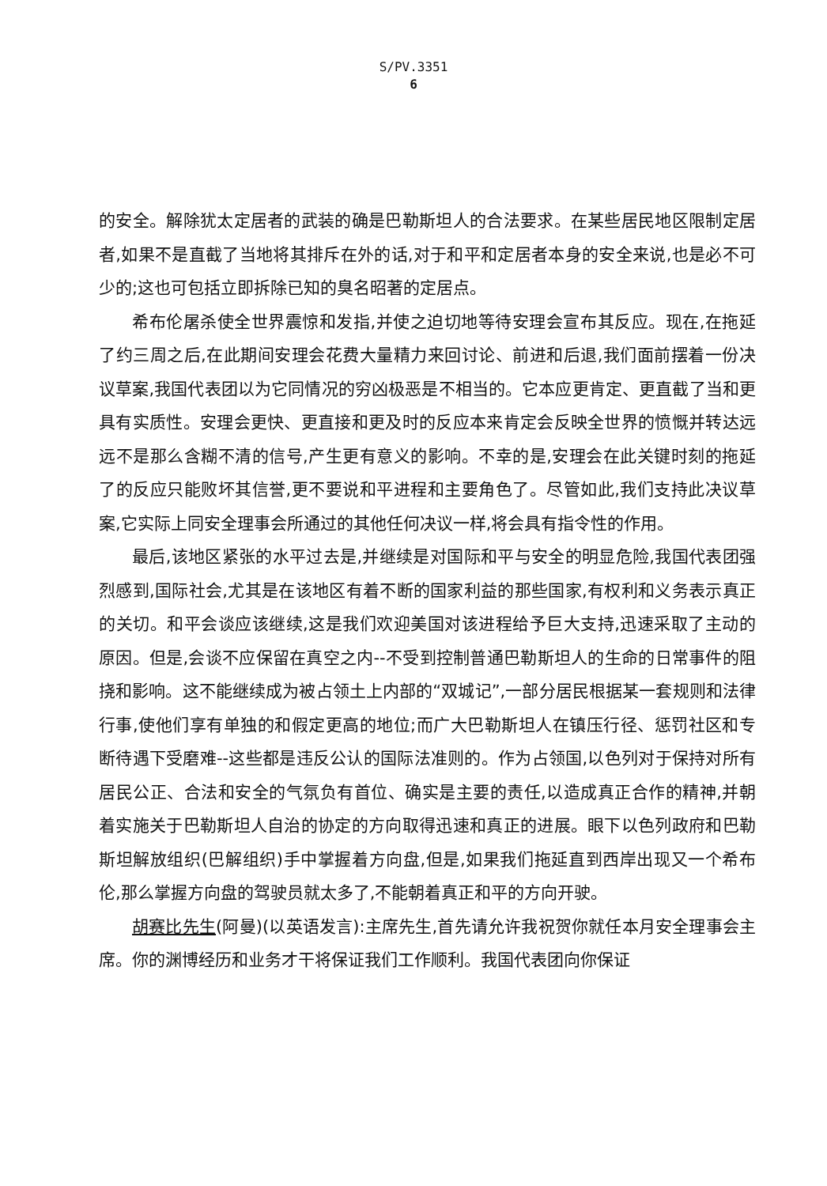S/PV.3351
6
的安全。解除犹太定居者的武装的确是巴勒斯坦人的合法要求。在某些居民地区限制定居者,如果不是直截了当地将其排斥在外的话,对于和平和定居者本身的安全来说,也是必不可少的;这也可包括立即拆除已知的臭名昭著的定居点。
希布伦屠杀使全世界震惊和发指,并使之迫切地等待安理会宣布其反应。现在,在拖延了约三周之后,在此期间安理会花费大量精力来回讨论、前进和后退,我们面前摆着一份决议草案,我国代表团以为它同情况的穷凶极恶是不相当的。它本应更肯定、更直截了当和更具有实质性。安理会更快、更直接和更及时的反应本来肯定会反映全世界的愤慨并转达远远不是那么含糊不清的信号,产生更有意义的影响。不幸的是,安理会在此关键时刻的拖延了的反应只能败坏其信誉,更不要说和平进程和主要角色了。尽管如此,我们支持此决议草案,它实际上同安全理事会所通过的其他任何决议一样,将会具有指令性的作用。
最后,该地区紧张的水平过去是,并继续是对国际和平与安全的明显危险,我国代表团强烈感到,国际社会,尤其是在该地区有着不断的国家利益的那些国家,有权利和义务表示真正的关切。和平会谈应该继续,这是我们欢迎美国对该进程给予巨大支持,迅速采取了主动的原因。但是,会谈不应保留在真空之内--不受到控制普通巴勒斯坦人的生命的日常事件的阻挠和影响。这不能继续成为被占领土上内部的“双城记”,一部分居民根据某一套规则和法律行事,使他们享有单独的和假定更高的地位;而广大巴勒斯坦人在镇压行径、惩罚社区和专断待遇下受磨难--这些都是违反公认的国际法准则的。作为占领国,以色列对于保持对所有居民公正、合法和安全的气氛负有首位、确实是主要的责任,以造成真正合作的精神,并朝着实施关于巴勒斯坦人自治的协定的方向取得迅速和真正的进展。眼下以色列政府和巴勒斯坦解放组织(巴解组织)手中掌握着方向盘,但是,如果我们拖延直到西岸出现又一个希布伦,那么掌握方向盘的驾驶员就太多了,不能朝着真正和平的方向开驶。
胡赛比先生(阿曼)(以英语发言):主席先生,首先请允许我祝贺你就任本月安全理事会主席。你的渊博经历和业务才干将保证我们工作顺利。我国代表团向你保证